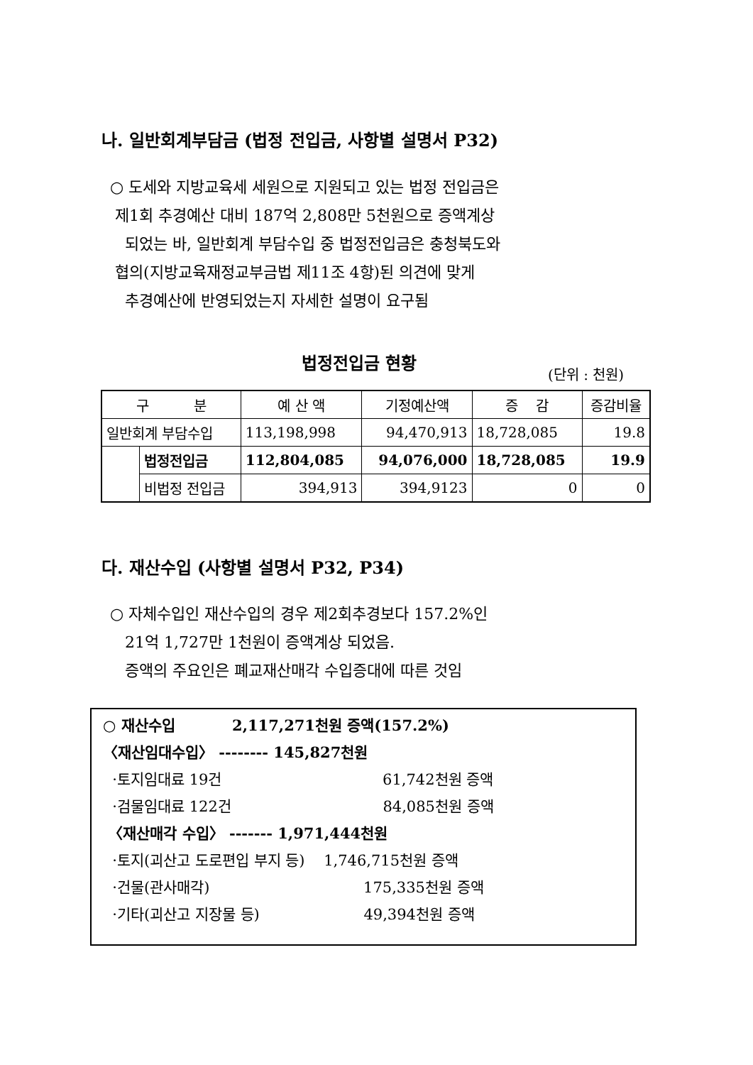나. 일반회계부담금 (법정 전입금, 사항별 설명서 P32)
○ 도세와 지방교육세 세원으로 지원되고 있는 법정 전입금은
제1회 추경예산 대비 187억 2,808만 5천원으로 증액계상
되었는 바, 일반회계 부담수입 중 법정전입금은 충청북도와
협의(지방교육재정교부금법 제11조 4항)된 의견에 맞게
추경예산에 반영되었는지 자세한 설명이 요구됨
법정전입금 현황 (단위 : 천원)
| 구 분 | | 예 산 액 | 기정예산액 | 증 감 | 증감비율 |
| 일반회계 부담수입 | | 113,198,998 | 94,470,913 | 18,728,085 | 19.8 |
| | 법정전입금 | 112,804,085 | 94,076,000 | 18,728,085 | 19.9 |
| | 비법정 전입금 | 394,913 | 394,9123 | 0 | 0 |
다. 재산수입 (사항별 설명서 P32, P34)
○ 자체수입인 재산수입의 경우 제2회추경보다 157.2%인
21억 1,727만 1천원이 증액계상 되었음.
증액의 주요인은 폐교재산매각 수입증대에 따른 것임
○ 재산수입 2,117,271천원 증액(157.2%)
〈재산임대수입〉 -------- 145,827천원
·토지임대료 19건 61,742천원 증액
·검물임대료 122건 84,085천원 증액
〈재산매각 수입〉 ------- 1,971,444천원
·토지(괴산고 도로편입 부지 등) 1,746,715천원 증액
·건물(관사매각) 175,335천원 증액
·기타(괴산고 지장물 등) 49,394천원 증액